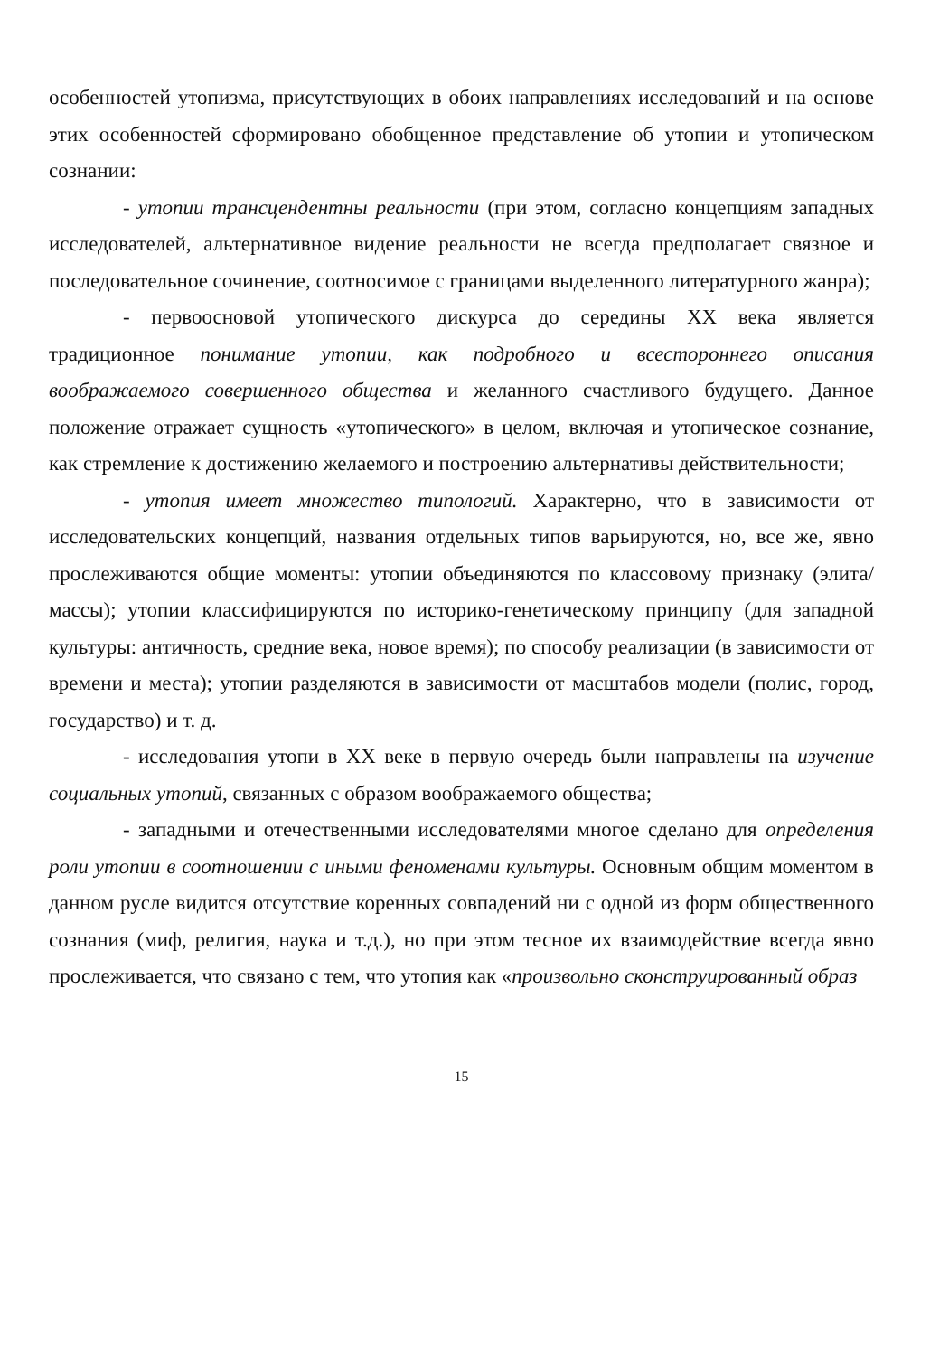особенностей утопизма, присутствующих в обоих направлениях исследований и на основе этих особенностей сформировано обобщенное представление об утопии и утопическом сознании:
- утопии трансцендентны реальности (при этом, согласно концепциям западных исследователей, альтернативное видение реальности не всегда предполагает связное и последовательное сочинение, соотносимое с границами выделенного литературного жанра);
- первоосновой утопического дискурса до середины XX века является традиционное понимание утопии, как подробного и всестороннего описания воображаемого совершенного общества и желанного счастливого будущего. Данное положение отражает сущность «утопического» в целом, включая и утопическое сознание, как стремление к достижению желаемого и построению альтернативы действительности;
- утопия имеет множество типологий. Характерно, что в зависимости от исследовательских концепций, названия отдельных типов варьируются, но, все же, явно прослеживаются общие моменты: утопии объединяются по классовому признаку (элита/массы); утопии классифицируются по историко-генетическому принципу (для западной культуры: античность, средние века, новое время); по способу реализации (в зависимости от времени и места); утопии разделяются в зависимости от масштабов модели (полис, город, государство) и т. д.
- исследования утопи в XX веке в первую очередь были направлены на изучение социальных утопий, связанных с образом воображаемого общества;
- западными и отечественными исследователями многое сделано для определения роли утопии в соотношении с иными феноменами культуры. Основным общим моментом в данном русле видится отсутствие коренных совпадений ни с одной из форм общественного сознания (миф, религия, наука и т.д.), но при этом тесное их взаимодействие всегда явно прослеживается, что связано с тем, что утопия как «произвольно сконструированный образ
15